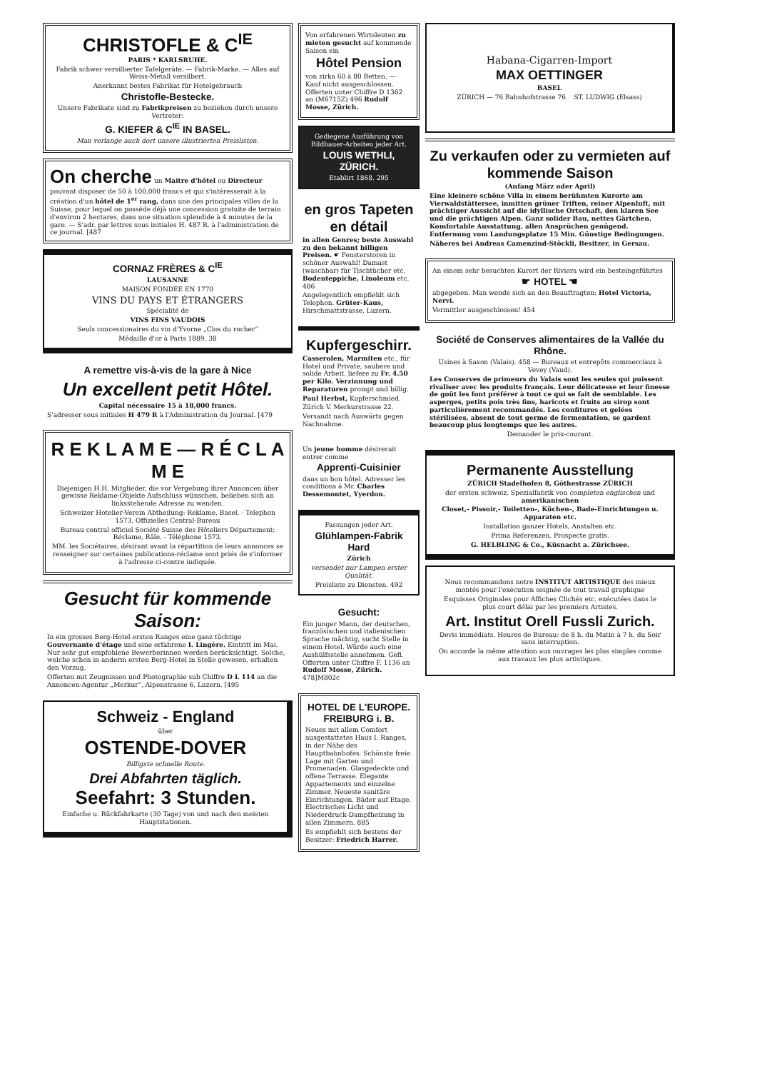CHRISTOFLE & C<sup>IE</sup>
PARIS * KARLSRUHE.
Fabrik schwer versilberter Tafelgeräte. — Fabrik-Marke. — Alles auf Weiss-Metall versilbert.
Anerkannt bestes Fabrikat für Hotelgebrauch
Christofle-Bestecke.
Unsere Fabrikate sind zu Fabrikpreisen zu beziehen durch unsere Vertreter:
G. KIEFER & C<sup>IE</sup> IN BASEL.
Man verlange auch dort unsere illustrierten Preislisten.
On cherche un Maitre d'hôtel ou Directeur pouvant disposer de 50 à 100,000 francs et qui s'intéresserait à la création d'un hôtel de 1<sup>er</sup> rang, dans une des principales villes de la Suisse, pour lequel on possède déjà une concession gratuite de terrain d'environ 2 hectares, dans une situation splendide à 4 minutes de la gare. — S'adr. par lettres sous initiales H. 487 R. à l'administration de ce journal. [487
CORNAZ FRÈRES & C<sup>IE</sup>
LAUSANNE
MAISON FONDÉE EN 1770
VINS DU PAYS ET ÉTRANGERS
Spécialité de
VINS FINS VAUDOIS
Seuls concessionaires du vin d'Yvorne „Clos du rocher“
Médaille d'or à Paris 1889. 38
A remettre vis-à-vis de la gare à Nice
Un excellent petit Hôtel.
Capital nécessaire 15 à 18,000 francs.
S'adresser sous initiales H 479 R à l'Administration du Journal. [479
R E K L A M E — R É C L A M E
Diejenigen H.H. Mitglieder, die vor Vergebung ihrer Annoncen über gewisse Reklame-Objekte Aufschluss wünschen, belieben sich an linksstehende Adresse zu wenden.
Schweizer Hotelier-Verein Abtheilung: Reklame, Basel. - Telephon 1573. Offizielles Central-Bureau
Bureau central officiel Société Suisse des Hôteliers Département: Réclame, Bâle. - Téléphone 1573.
MM. les Sociétaires, désirant avant la répartition de leurs annonces se renseigner sur certaines publications-réclame sont priés de s'informer à l'adresse ci-contre indiquée.
Gesucht für kommende Saison:
In ein grosses Berg-Hotel ersten Ranges eine ganz tüchtige Gouvernante d'étage und eine erfahrene I. Lingère. Eintritt im Mai. Nur sehr gut empfohlene Bewerberinnen werden berücksichtigt. Solche, welche schon in anderm ersten Berg-Hotel in Stelle gewesen, erhalten den Vorzug.
Offerten mit Zeugnissen und Photographie sub Chiffre D L 114 an die Annoncen-Agentur „Merkur“, Alpenstrasse 6, Luzern. [495
Schweiz - England
über
OSTENDE-DOVER
Billigste schnelle Route.
Drei Abfahrten täglich.
Seefahrt: 3 Stunden.
Einfache u. Rückfahrkarte (30 Tage) von und nach den meisten Hauptstationen.
Von erfahrenen Wirtsleuten zu mieten gesucht auf kommende Saison ein
Hôtel Pension
von zirka 60 à 80 Betten. — Kauf nicht ausgeschlossen. Offerten unter Chiffre D 1362 an (M6715Z) 496 Rudolf Mosse, Zürich.
Gediegene Ausführung von Bildhauer-Arbeiten jeder Art.
LOUIS WETHLI, ZÜRICH.
Etablirt 1868. 295
en gros Tapeten en détail
in allen Genres; beste Auswahl zu den bekannt billigen Preisen. ☛ Fensterstoren in schöner Auswahl! Damast (waschbar) für Tischtücher etc. Bodenteppiche, Linoleum etc. 486
Angelegentlich empfiehlt sich Telephon. Grüter-Kaus, Hirschmattstrasse, Luzern.
Kupfergeschirr.
Casserolen, Marmiten etc., für Hotel und Private, saubere und solide Arbeit, liefere zu Fr. 4.50 per Kilo. Verzinnung und Reparaturen prompt und billig.
Paul Herbst, Kupferschmied.
Zürich V. Merkurstrasse 22.
Versandt nach Auswärts gegen Nachnahme.
Un jeune homme désirerait entrer comme
Apprenti-Cuisinier
dans un bon hôtel. Adresser les conditions à Mr. Charles Dessemontet, Yyerdon.
Fassungen jeder Art.
Glühlampen-Fabrik Hard
Zürich
versendet nur Lampen erster Qualität.
Preisliste zu Diensten. 492
Gesucht:
Ein junger Mann, der deutschen, französischen und italienischen Sprache mächtig, sucht Stelle in einem Hotel. Würde auch eine Aushülfsstelle annehmen. Gefl. Offerten unter Chiffre F. 1136 an Rudolf Mosse, Zürich. 478]M802c
HOTEL DE L'EUROPE. FREIBURG i. B.
Neues mit allem Comfort ausgestattetes Haus I. Ranges, in der Nähe des Hauptbahnhofes. Schönste freie Lage mit Garten und Promenaden. Glasgedeckte und offene Terrasse. Elegante Appartements und einzelne Zimmer. Neueste sanitäre Einrichtungen. Bäder auf Etage. Electrisches Licht und Niederdruck-Dampfheizung in allen Zimmern. 885
Es empfiehlt sich bestens der Besitzer: Friedrich Harrer.
Habana-Cigarren-Import
MAX OETTINGER
BASEL
ZÜRICH — 76 Bahnhofstrasse 76 ST. LUDWIG (Elsass)
Zu verkaufen oder zu vermieten auf kommende Saison
(Anfang März oder April)
Eine kleinere schöne Villa in einem berühmten Kurorte am Vierwaldstättersee, inmitten grüner Triften, reiner Alpenluft, mit prächtiger Aussicht auf die idyllische Ortschaft, den klaren See und die prächtigen Alpen. Ganz solider Bau, nettes Gärtchen. Komfortable Ausstattung, allen Ansprüchen genügend. Entfernung vom Landungsplatze 15 Min. Günstige Bedingungen.
Näheres bei Andreas Camenzind-Stöckli, Besitzer, in Gersau.
An einem sehr besuchten Kurort der Riviera wird ein besteingeführtes
☛ HOTEL ☚
abgegeben. Man wende sich an den Beauftragten: Hotel Victoria, Nervi.
Vermittler ausgeschlossen! 454
Société de Conserves alimentaires de la Vallée du Rhône.
Usines à Saxon (Valais). 458 — Bureaux et entrepôts commerciaux à Vevey (Vaud).
Les Conserves de primeurs du Valais sont les seules qui puissent rivaliser avec les produits français. Leur délicatesse et leur finesse de goût les font préférer à tout ce qui se fait de semblable. Les asperges, petits pois très fins, haricots et fruits au sirop sont particulièrement recommandés. Les confitures et gelées stérilisées, absent de tout germe de fermentation, se gardent beaucoup plus longtemps que les autres.
Demander le prix-courant.
Permanente Ausstellung
ZÜRICH Stadelhofen 8, Göthestrasse ZÜRICH
der ersten schweiz. Spezialfabrik von completen englischen und amerikanischen
Closet,- Pissoir,- Toiletten-, Küchen-, Bade-Einrichtungen u. Apparaten etc.
Installation ganzer Hotels, Anstalten etc.
Prima Referenzen. Prospecte gratis.
G. HELBLING & Co., Küsnacht a. Zürichsee.
Nous recommandons notre INSTITUT ARTISTIQUE des mieux montés pour l'exécution soignée de tout travail graphique
Esquisses Originales pour Affiches Clichés etc. exécutées dans le plus court délai par les premiers Artistes.
Art. Institut Orell Fussli Zurich.
Devis immédiats. Heures de Bureau: de 8 h. du Matin à 7 h. du Soir sans interruption.
On accorde la même attention aux ouvrages les plus simples comme aux travaux les plus artistiques.